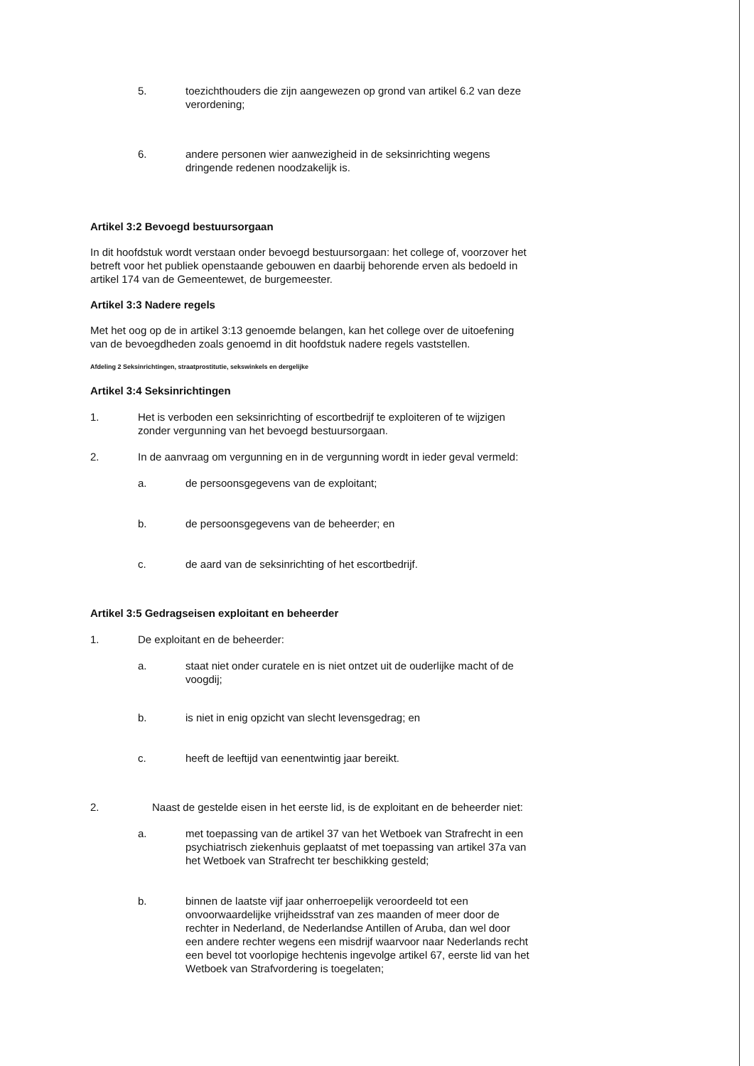5. toezichthouders die zijn aangewezen op grond van artikel 6.2 van deze verordening;
6. andere personen wier aanwezigheid in de seksinrichting wegens dringende redenen noodzakelijk is.
Artikel 3:2 Bevoegd bestuursorgaan
In dit hoofdstuk wordt verstaan onder bevoegd bestuursorgaan: het college of, voorzover het betreft voor het publiek openstaande gebouwen en daarbij behorende erven als bedoeld in artikel 174 van de Gemeentewet, de burgemeester.
Artikel 3:3 Nadere regels
Met het oog op de in artikel 3:13 genoemde belangen, kan het college over de uitoefening van de bevoegdheden zoals genoemd in dit hoofdstuk nadere regels vaststellen.
Afdeling 2 Seksinrichtingen, straatprostitutie, sekswinkels en dergelijke
Artikel 3:4 Seksinrichtingen
1. Het is verboden een seksinrichting of escortbedrijf te exploiteren of te wijzigen zonder vergunning van het bevoegd bestuursorgaan.
2. In de aanvraag om vergunning en in de vergunning wordt in ieder geval vermeld:
a. de persoonsgegevens van de exploitant;
b. de persoonsgegevens van de beheerder; en
c. de aard van de seksinrichting of het escortbedrijf.
Artikel 3:5 Gedragseisen exploitant en beheerder
1. De exploitant en de beheerder:
a. staat niet onder curatele en is niet ontzet uit de ouderlijke macht of de voogdij;
b. is niet in enig opzicht van slecht levensgedrag; en
c. heeft de leeftijd van eenentwintig jaar bereikt.
2. Naast de gestelde eisen in het eerste lid, is de exploitant en de beheerder niet:
a. met toepassing van de artikel 37 van het Wetboek van Strafrecht in een psychiatrisch ziekenhuis geplaatst of met toepassing van artikel 37a van het Wetboek van Strafrecht ter beschikking gesteld;
b. binnen de laatste vijf jaar onherroepelijk veroordeeld tot een onvoorwaardelijke vrijheidsstraf van zes maanden of meer door de rechter in Nederland, de Nederlandse Antillen of Aruba, dan wel door een andere rechter wegens een misdrijf waarvoor naar Nederlands recht een bevel tot voorlopige hechtenis ingevolge artikel 67, eerste lid van het Wetboek van Strafvordering is toegelaten;